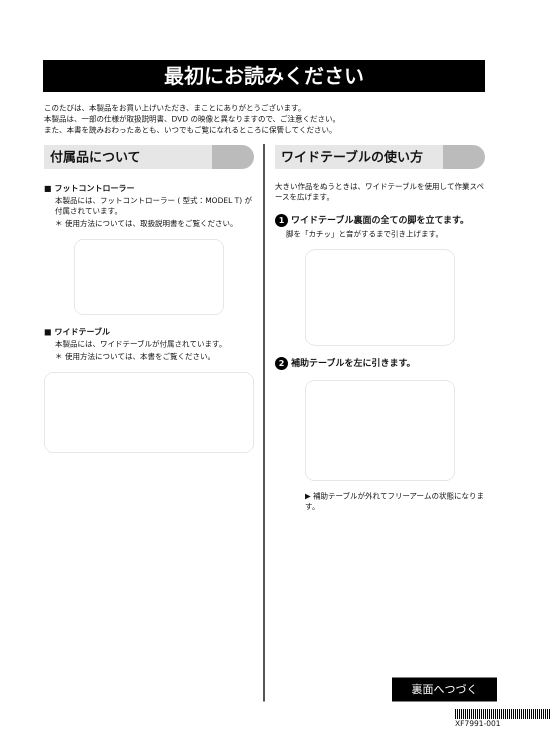最初にお読みください
このたびは、本製品をお買い上げいただき、まことにありがとうございます。
本製品は、一部の仕様が取扱説明書、DVD の映像と異なりますので、ご注意ください。
また、本書を読みおわったあとも、いつでもご覧になれるところに保管してください。
付属品について
■ フットコントローラー
本製品には、フットコントローラー ( 型式：MODEL T) が付属されています。
＊ 使用方法については、取扱説明書をご覧ください。
■ ワイドテーブル
本製品には、ワイドテーブルが付属されています。
＊ 使用方法については、本書をご覧ください。
ワイドテーブルの使い方
大きい作品をぬうときは、ワイドテーブルを使用して作業スペースを広げます。
1 ワイドテーブル裏面の全ての脚を立てます。
脚を「カチッ」と音がするまで引き上げます。
2 補助テーブルを左に引きます。
▶ 補助テーブルが外れてフリーアームの状態になります。
裏面へつづく
XF7991-001